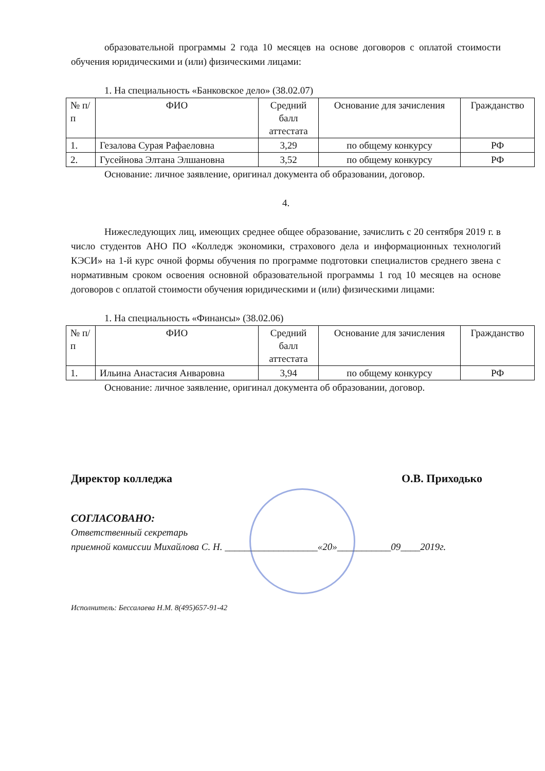образовательной программы 2 года 10 месяцев на основе договоров с оплатой стоимости обучения юридическими и (или) физическими лицами:
1. На специальность «Банковское дело» (38.02.07)
| № п/п | ФИО | Средний балл аттестата | Основание для зачисления | Гражданство |
| --- | --- | --- | --- | --- |
| 1. | Гезалова Сурая Рафаеловна | 3,29 | по общему конкурсу | РФ |
| 2. | Гусейнова Элтана Элшановна | 3,52 | по общему конкурсу | РФ |
Основание: личное заявление, оригинал документа об образовании, договор.
4.
Нижеследующих лиц, имеющих среднее общее образование, зачислить с 20 сентября 2019 г. в число студентов АНО ПО «Колледж экономики, страхового дела и информационных технологий КЭСИ» на 1-й курс очной формы обучения по программе подготовки специалистов среднего звена с нормативным сроком освоения основной образовательной программы 1 год 10 месяцев на основе договоров с оплатой стоимости обучения юридическими и (или) физическими лицами:
1. На специальность «Финансы» (38.02.06)
| № п/п | ФИО | Средний балл аттестата | Основание для зачисления | Гражданство |
| --- | --- | --- | --- | --- |
| 1. | Ильина Анастасия Анваровна | 3,94 | по общему конкурсу | РФ |
Основание: личное заявление, оригинал документа об образовании, договор.
Директор колледжа О.В. Приходько
СОГЛАСОВАНО:
Ответственный секретарь
приемной комиссии Михайлова С. Н. ___________________«20»___________09____2019г.
Исполнитель: Бессалаева Н.М. 8(495)657-91-42